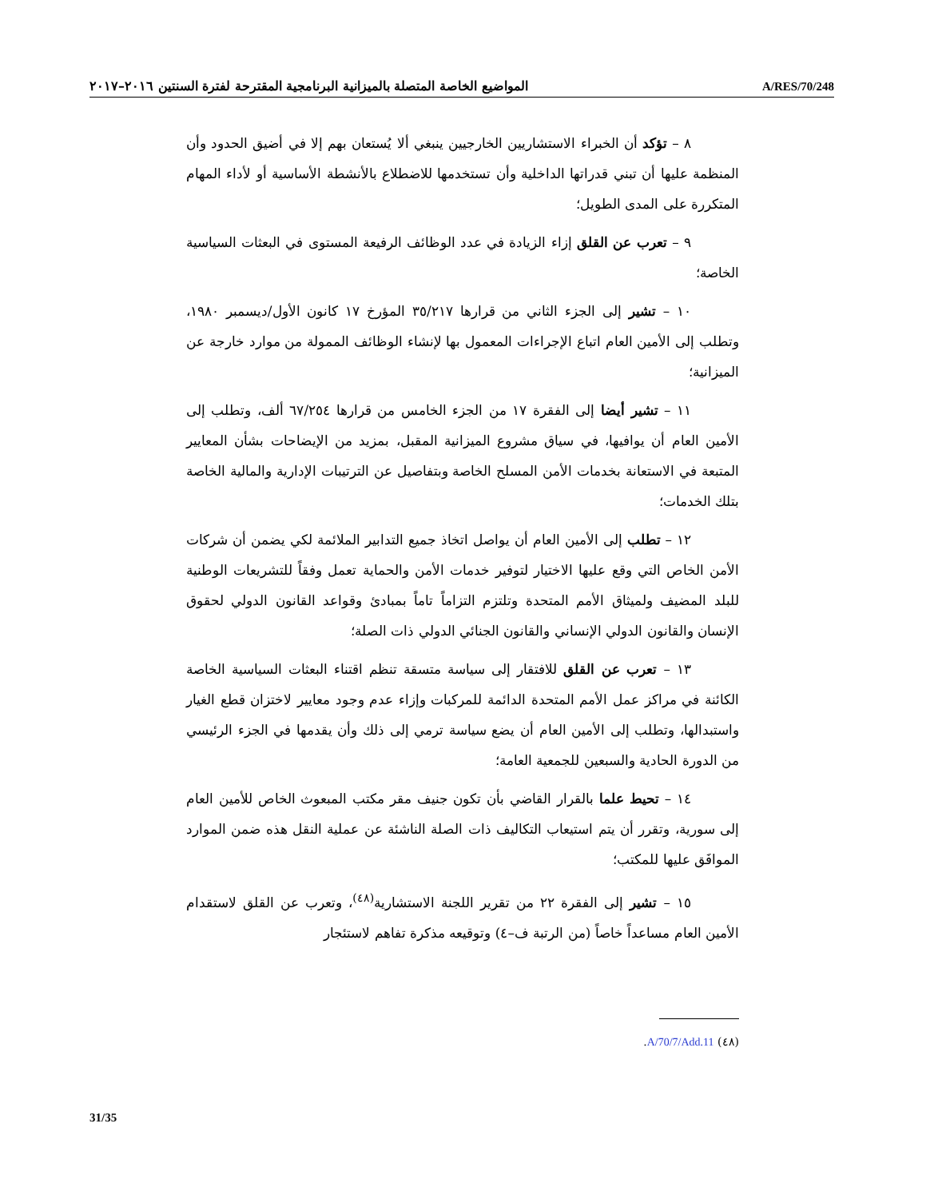المواضيع الخاصة المتصلة بالميزانية البرنامجية المقترحة لفترة السنتين ٢٠١٦–٢٠١٧ A/RES/70/248
٨ – تؤكد أن الخبراء الاستشاريين الخارجيين ينبغي ألا يُستعان بهم إلا في أضيق الحدود وأن المنظمة عليها أن تبني قدراتها الداخلية وأن تستخدمها للاضطلاع بالأنشطة الأساسية أو لأداء المهام المتكررة على المدى الطويل؛
٩ – تعرب عن القلق إزاء الزيادة في عدد الوظائف الرفيعة المستوى في البعثات السياسية الخاصة؛
١٠ – تشير إلى الجزء الثاني من قرارها ٣٥/٢١٧ المؤرخ ١٧ كانون الأول/ديسمبر ١٩٨٠، وتطلب إلى الأمين العام اتباع الإجراءات المعمول بها لإنشاء الوظائف الممولة من موارد خارجة عن الميزانية؛
١١ – تشير أيضا إلى الفقرة ١٧ من الجزء الخامس من قرارها ٦٧/٢٥٤ ألف، وتطلب إلى الأمين العام أن يوافيها، في سياق مشروع الميزانية المقبل، بمزيد من الإيضاحات بشأن المعايير المتبعة في الاستعانة بخدمات الأمن المسلح الخاصة وبتفاصيل عن الترتيبات الإدارية والمالية الخاصة بتلك الخدمات؛
١٢ – تطلب إلى الأمين العام أن يواصل اتخاذ جميع التدابير الملائمة لكي يضمن أن شركات الأمن الخاص التي وقع عليها الاختيار لتوفير خدمات الأمن والحماية تعمل وفقاً للتشريعات الوطنية للبلد المضيف ولميثاق الأمم المتحدة وتلتزم التزاماً تاماً بمبادئ وقواعد القانون الدولي لحقوق الإنسان والقانون الدولي الإنساني والقانون الجنائي الدولي ذات الصلة؛
١٣ – تعرب عن القلق للافتقار إلى سياسة متسقة تنظم اقتناء البعثات السياسية الخاصة الكائنة في مراكز عمل الأمم المتحدة الدائمة للمركبات وإزاء عدم وجود معايير لاختزان قطع الغيار واستبدالها، وتطلب إلى الأمين العام أن يضع سياسة ترمي إلى ذلك وأن يقدمها في الجزء الرئيسي من الدورة الحادية والسبعين للجمعية العامة؛
١٤ – تحيط علما بالقرار القاضي بأن تكون جنيف مقر مكتب المبعوث الخاص للأمين العام إلى سورية، وتقرر أن يتم استيعاب التكاليف ذات الصلة الناشئة عن عملية النقل هذه ضمن الموارد الموافَق عليها للمكتب؛
١٥ – تشير إلى الفقرة ٢٢ من تقرير اللجنة الاستشارية<sup>(٤٨)</sup>، وتعرب عن القلق لاستقدام الأمين العام مساعداً خاصاً (من الرتبة ف–٤) وتوقيعه مذكرة تفاهم لاستئجار
(٤٨) A/70/7/Add.11.
31/35